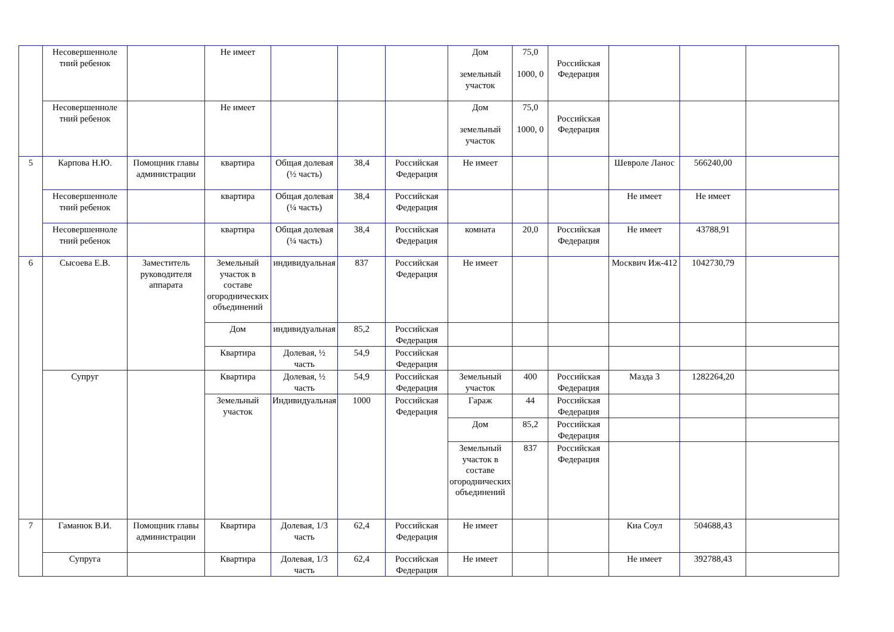| | Несовершенноле тний ребенок | | Не имеет | | | | Дом земельный участок | 75,0 1000, 0 | Российская Федерация | | | |
| | Несовершенноле тний ребенок | | Не имеет | | | | Дом земельный участок | 75,0 1000, 0 | Российская Федерация | | | |
| 5 | Карпова Н.Ю. | Помощник главы администрации | квартира | Общая долевая (½ часть) | 38,4 | Российская Федерация | Не имеет | | | Шевроле Ланос | 566240,00 | |
| | Несовершенноле тний ребенок | | квартира | Общая долевая (¼ часть) | 38,4 | Российская Федерация | | | | Не имеет | Не имеет | |
| | Несовершенноле тний ребенок | | квартира | Общая долевая (¼ часть) | 38,4 | Российская Федерация | комната | 20,0 | Российская Федерация | Не имеет | 43788,91 | |
| 6 | Сысоева Е.В. | Заместитель руководителя аппарата | Земельный участок в составе огороднических объединений | индивидуальная | 837 | Российская Федерация | Не имеет | | | Москвич Иж-412 | 1042730,79 | |
| | | | Дом | индивидуальная | 85,2 | Российская Федерация | | | | | | |
| | | | Квартира | Долевая, ½ часть | 54,9 | Российская Федерация | | | | | | |
| | Супруг | | Квартира | Долевая, ½ часть | 54,9 | Российская Федерация | Земельный участок | 400 | Российская Федерация | Мазда 3 | 1282264,20 | |
| | | | Земельный участок | Индивидуальная | 1000 | Российская Федерация | Гараж | 44 | Российская Федерация | | | |
| | | | | | | | Дом | 85,2 | Российская Федерация | | | |
| | | | | | | | Земельный участок в составе огороднических объединений | 837 | Российская Федерация | | | |
| 7 | Гаманюк В.И. | Помощник главы администрации | Квартира | Долевая, 1/3 часть | 62,4 | Российская Федерация | Не имеет | | | Киа Соул | 504688,43 | |
| | Супруга | | Квартира | Долевая, 1/3 часть | 62,4 | Российская Федерация | Не имеет | | | Не имеет | 392788,43 | |